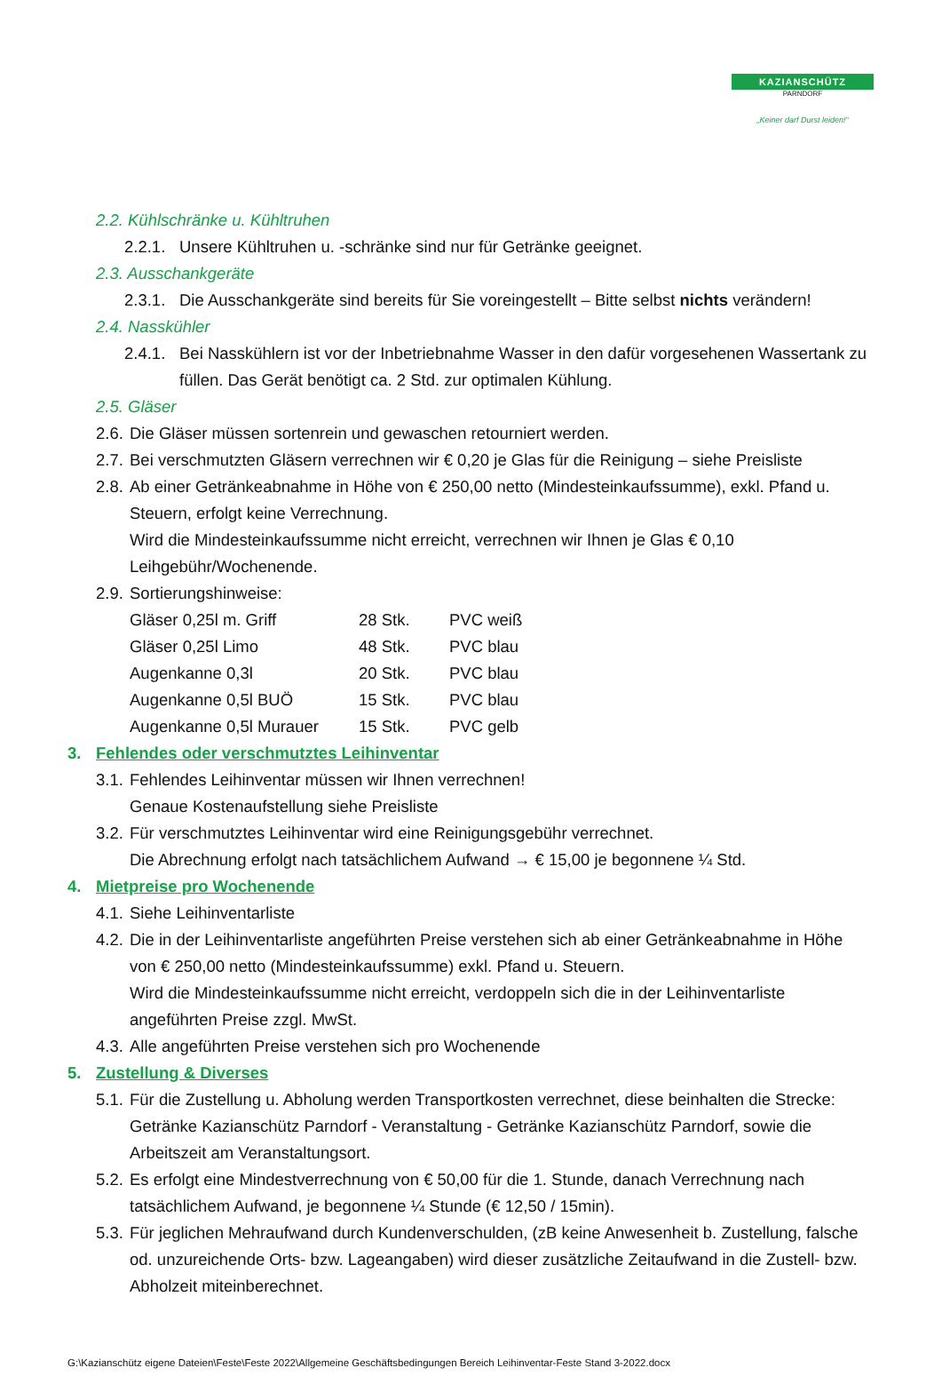KAZIANSCHÜTZ
PARNDORF
„Keiner darf Durst leiden!“
2.2. Kühlschränke u. Kühltruhen
2.2.1. Unsere Kühltruhen u. -schränke sind nur für Getränke geeignet.
2.3. Ausschankgeräte
2.3.1. Die Ausschankgeräte sind bereits für Sie voreingestellt – Bitte selbst nichts verändern!
2.4. Nasskühler
2.4.1. Bei Nasskühlern ist vor der Inbetriebnahme Wasser in den dafür vorgesehenen Wassertank zu füllen. Das Gerät benötigt ca. 2 Std. zur optimalen Kühlung.
2.5. Gläser
2.6. Die Gläser müssen sortenrein und gewaschen retourniert werden.
2.7. Bei verschmutzten Gläsern verrechnen wir € 0,20 je Glas für die Reinigung – siehe Preisliste
2.8. Ab einer Getränkeabnahme in Höhe von € 250,00 netto (Mindesteinkaufssumme), exkl. Pfand u. Steuern, erfolgt keine Verrechnung.
Wird die Mindesteinkaufssumme nicht erreicht, verrechnen wir Ihnen je Glas € 0,10 Leihgebühr/Wochenende.
2.9. Sortierungshinweise:
| Gläser 0,25l m. Griff | 28 Stk. | PVC weiß |
| Gläser 0,25l Limo | 48 Stk. | PVC blau |
| Augenkanne 0,3l | 20 Stk. | PVC blau |
| Augenkanne 0,5l BUÖ | 15 Stk. | PVC blau |
| Augenkanne 0,5l Murauer | 15 Stk. | PVC gelb |
3. Fehlendes oder verschmutztes Leihinventar
3.1. Fehlendes Leihinventar müssen wir Ihnen verrechnen!
Genaue Kostenaufstellung siehe Preisliste
3.2. Für verschmutztes Leihinventar wird eine Reinigungsgebühr verrechnet.
Die Abrechnung erfolgt nach tatsächlichem Aufwand → € 15,00 je begonnene ¼ Std.
4. Mietpreise pro Wochenende
4.1. Siehe Leihinventarliste
4.2. Die in der Leihinventarliste angeführten Preise verstehen sich ab einer Getränkeabnahme in Höhe von € 250,00 netto (Mindesteinkaufssumme) exkl. Pfand u. Steuern.
Wird die Mindesteinkaufssumme nicht erreicht, verdoppeln sich die in der Leihinventarliste angeführten Preise zzgl. MwSt.
4.3. Alle angeführten Preise verstehen sich pro Wochenende
5. Zustellung & Diverses
5.1. Für die Zustellung u. Abholung werden Transportkosten verrechnet, diese beinhalten die Strecke: Getränke Kazianschütz Parndorf - Veranstaltung - Getränke Kazianschütz Parndorf, sowie die Arbeitszeit am Veranstaltungsort.
5.2. Es erfolgt eine Mindestverrechnung von € 50,00 für die 1. Stunde, danach Verrechnung nach tatsächlichem Aufwand, je begonnene ¼ Stunde (€ 12,50 / 15min).
5.3. Für jeglichen Mehraufwand durch Kundenverschulden, (zB keine Anwesenheit b. Zustellung, falsche od. unzureichende Orts- bzw. Lageangaben) wird dieser zusätzliche Zeitaufwand in die Zustell- bzw. Abholzeit miteinberechnet.
G:\Kazianschütz eigene Dateien\Feste\Feste 2022\Allgemeine Geschäftsbedingungen Bereich Leihinventar-Feste Stand 3-2022.docx